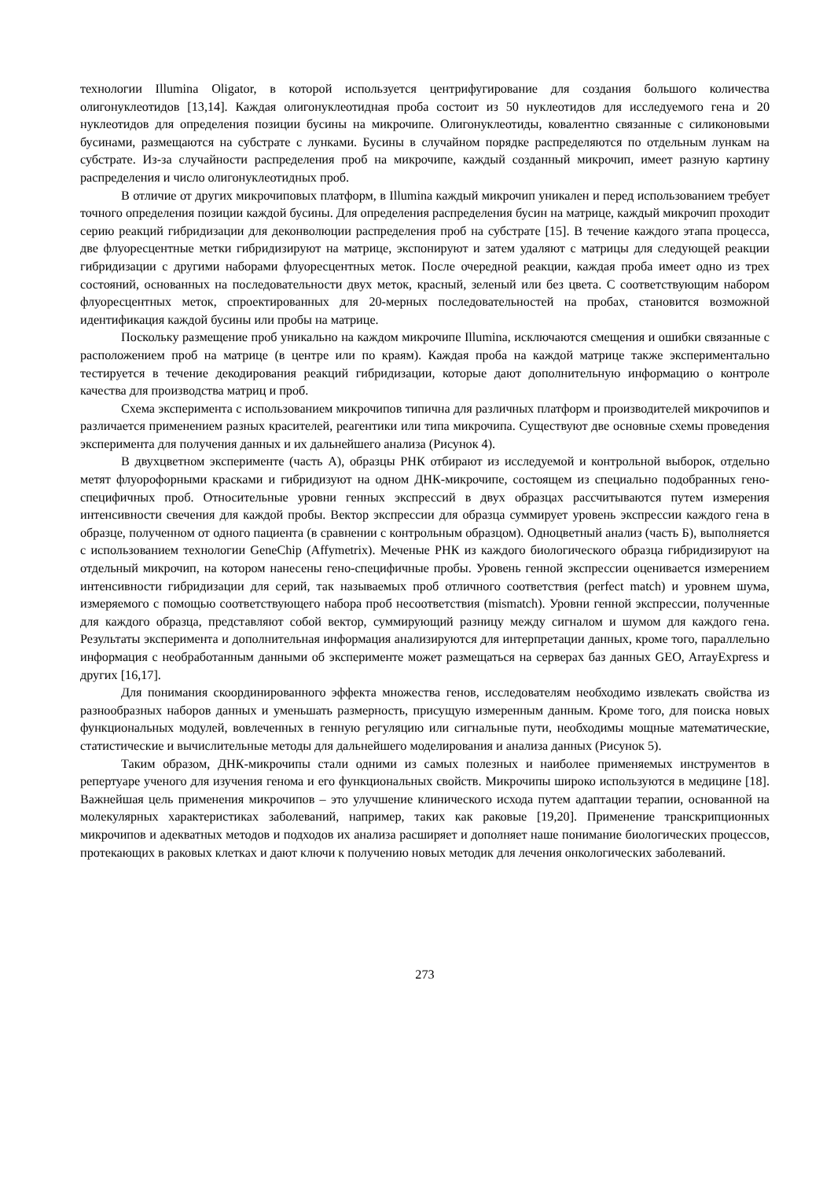технологии Illumina Oligator, в которой используется центрифугирование для создания большого количества олигонуклеотидов [13,14]. Каждая олигонуклеотидная проба состоит из 50 нуклеотидов для исследуемого гена и 20 нуклеотидов для определения позиции бусины на микрочипе. Олигонуклеотиды, ковалентно связанные с силиконовыми бусинами, размещаются на субстрате с лунками. Бусины в случайном порядке распределяются по отдельным лункам на субстрате. Из-за случайности распределения проб на микрочипе, каждый созданный микрочип, имеет разную картину распределения и число олигонуклеотидных проб.
В отличие от других микрочиповых платформ, в Illumina каждый микрочип уникален и перед использованием требует точного определения позиции каждой бусины. Для определения распределения бусин на матрице, каждый микрочип проходит серию реакций гибридизации для деконволюции распределения проб на субстрате [15]. В течение каждого этапа процесса, две флуоресцентные метки гибридизируют на матрице, экспонируют и затем удаляют с матрицы для следующей реакции гибридизации с другими наборами флуоресцентных меток. После очередной реакции, каждая проба имеет одно из трех состояний, основанных на последовательности двух меток, красный, зеленый или без цвета. С соответствующим набором флуоресцентных меток, спроектированных для 20-мерных последовательностей на пробах, становится возможной идентификация каждой бусины или пробы на матрице.
Поскольку размещение проб уникально на каждом микрочипе Illumina, исключаются смещения и ошибки связанные с расположением проб на матрице (в центре или по краям). Каждая проба на каждой матрице также экспериментально тестируется в течение декодирования реакций гибридизации, которые дают дополнительную информацию о контроле качества для производства матриц и проб.
Схема эксперимента с использованием микрочипов типична для различных платформ и производителей микрочипов и различается применением разных красителей, реагентики или типа микрочипа. Существуют две основные схемы проведения эксперимента для получения данных и их дальнейшего анализа (Рисунок 4).
В двухцветном эксперименте (часть А), образцы РНК отбирают из исследуемой и контрольной выборок, отдельно метят флуорофорными красками и гибридизуют на одном ДНК-микрочипе, состоящем из специально подобранных гено-специфичных проб. Относительные уровни генных экспрессий в двух образцах рассчитываются путем измерения интенсивности свечения для каждой пробы. Вектор экспрессии для образца суммирует уровень экспрессии каждого гена в образце, полученном от одного пациента (в сравнении с контрольным образцом). Одноцветный анализ (часть Б), выполняется с использованием технологии GeneChip (Affymetrix). Меченые РНК из каждого биологического образца гибридизируют на отдельный микрочип, на котором нанесены гено-специфичные пробы. Уровень генной экспрессии оценивается измерением интенсивности гибридизации для серий, так называемых проб отличного соответствия (perfect match) и уровнем шума, измеряемого с помощью соответствующего набора проб несоответствия (mismatch). Уровни генной экспрессии, полученные для каждого образца, представляют собой вектор, суммирующий разницу между сигналом и шумом для каждого гена. Результаты эксперимента и дополнительная информация анализируются для интерпретации данных, кроме того, параллельно информация с необработанным данными об эксперименте может размещаться на серверах баз данных GEO, ArrayExpress и других [16,17].
Для понимания скоординированного эффекта множества генов, исследователям необходимо извлекать свойства из разнообразных наборов данных и уменьшать размерность, присущую измеренным данным. Кроме того, для поиска новых функциональных модулей, вовлеченных в генную регуляцию или сигнальные пути, необходимы мощные математические, статистические и вычислительные методы для дальнейшего моделирования и анализа данных (Рисунок 5).
Таким образом, ДНК-микрочипы стали одними из самых полезных и наиболее применяемых инструментов в репертуаре ученого для изучения генома и его функциональных свойств. Микрочипы широко используются в медицине [18]. Важнейшая цель применения микрочипов – это улучшение клинического исхода путем адаптации терапии, основанной на молекулярных характеристиках заболеваний, например, таких как раковые [19,20]. Применение транскрипционных микрочипов и адекватных методов и подходов их анализа расширяет и дополняет наше понимание биологических процессов, протекающих в раковых клетках и дают ключи к получению новых методик для лечения онкологических заболеваний.
273